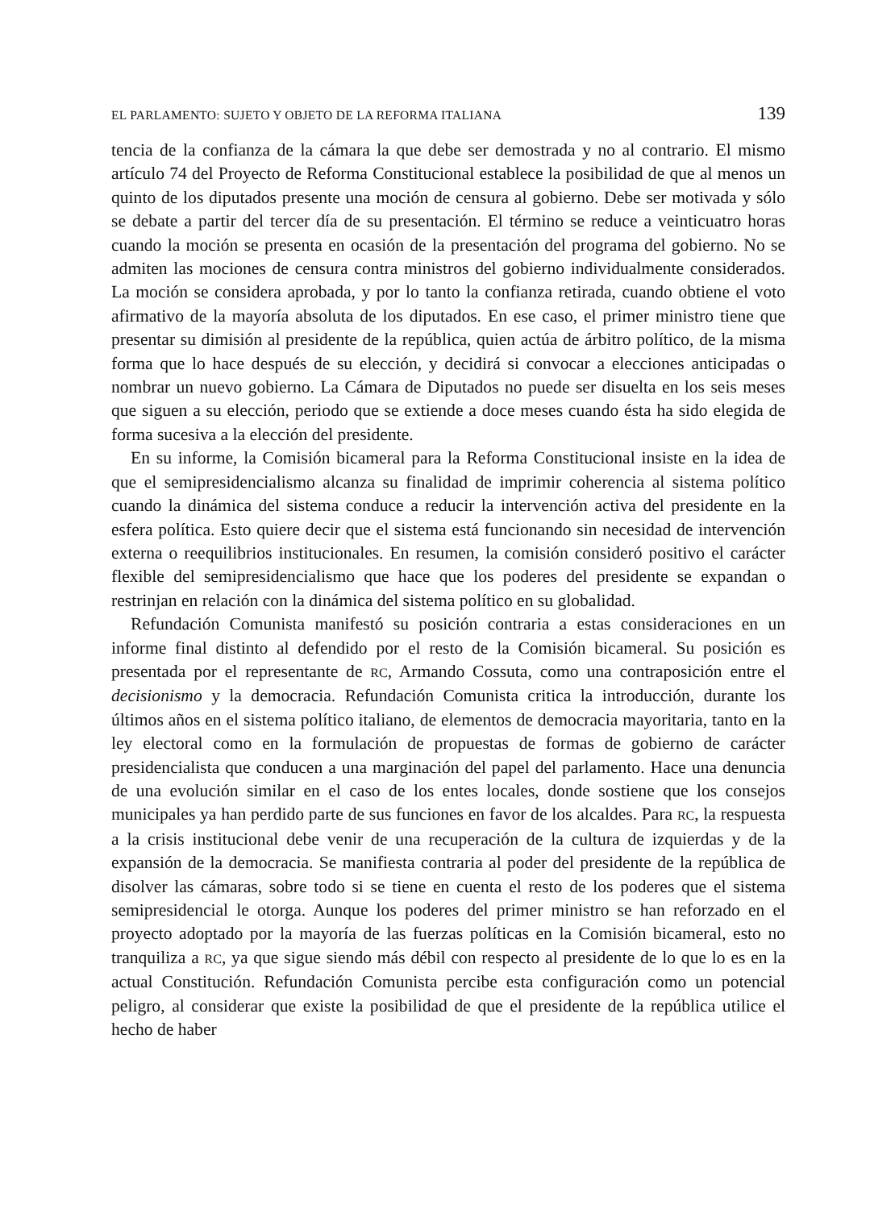EL PARLAMENTO: SUJETO Y OBJETO DE LA REFORMA ITALIANA 139
tencia de la confianza de la cámara la que debe ser demostrada y no al contrario. El mismo artículo 74 del Proyecto de Reforma Constitucional establece la posibilidad de que al menos un quinto de los diputados presente una moción de censura al gobierno. Debe ser motivada y sólo se debate a partir del tercer día de su presentación. El término se reduce a veinticuatro horas cuando la moción se presenta en ocasión de la presentación del programa del gobierno. No se admiten las mociones de censura contra ministros del gobierno individualmente considerados. La moción se considera aprobada, y por lo tanto la confianza retirada, cuando obtiene el voto afirmativo de la mayoría absoluta de los diputados. En ese caso, el primer ministro tiene que presentar su dimisión al presidente de la república, quien actúa de árbitro político, de la misma forma que lo hace después de su elección, y decidirá si convocar a elecciones anticipadas o nombrar un nuevo gobierno. La Cámara de Diputados no puede ser disuelta en los seis meses que siguen a su elección, periodo que se extiende a doce meses cuando ésta ha sido elegida de forma sucesiva a la elección del presidente.
En su informe, la Comisión bicameral para la Reforma Constitucional insiste en la idea de que el semipresidencialismo alcanza su finalidad de imprimir coherencia al sistema político cuando la dinámica del sistema conduce a reducir la intervención activa del presidente en la esfera política. Esto quiere decir que el sistema está funcionando sin necesidad de intervención externa o reequilibrios institucionales. En resumen, la comisión consideró positivo el carácter flexible del semipresidencialismo que hace que los poderes del presidente se expandan o restrinjan en relación con la dinámica del sistema político en su globalidad.
Refundación Comunista manifestó su posición contraria a estas consideraciones en un informe final distinto al defendido por el resto de la Comisión bicameral. Su posición es presentada por el representante de RC, Armando Cossuta, como una contraposición entre el decisionismo y la democracia. Refundación Comunista critica la introducción, durante los últimos años en el sistema político italiano, de elementos de democracia mayoritaria, tanto en la ley electoral como en la formulación de propuestas de formas de gobierno de carácter presidencialista que conducen a una marginación del papel del parlamento. Hace una denuncia de una evolución similar en el caso de los entes locales, donde sostiene que los consejos municipales ya han perdido parte de sus funciones en favor de los alcaldes. Para RC, la respuesta a la crisis institucional debe venir de una recuperación de la cultura de izquierdas y de la expansión de la democracia. Se manifiesta contraria al poder del presidente de la república de disolver las cámaras, sobre todo si se tiene en cuenta el resto de los poderes que el sistema semipresidencial le otorga. Aunque los poderes del primer ministro se han reforzado en el proyecto adoptado por la mayoría de las fuerzas políticas en la Comisión bicameral, esto no tranquiliza a RC, ya que sigue siendo más débil con respecto al presidente de lo que lo es en la actual Constitución. Refundación Comunista percibe esta configuración como un potencial peligro, al considerar que existe la posibilidad de que el presidente de la república utilice el hecho de haber